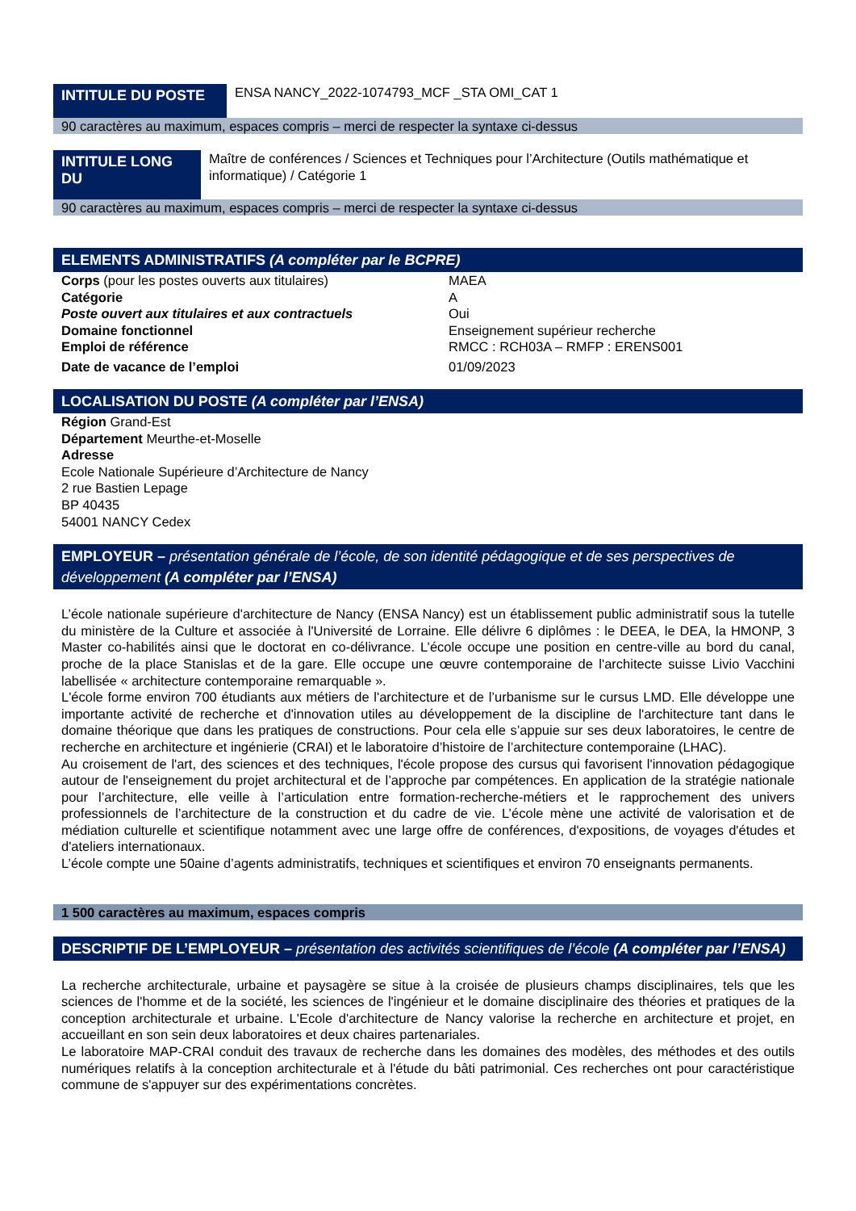INTITULE DU POSTE
ENSA NANCY_2022-1074793_MCF _STA OMI_CAT 1
90 caractères au maximum, espaces compris – merci de respecter la syntaxe ci-dessus
INTITULE LONG DU
Maître de conférences / Sciences et Techniques pour l’Architecture (Outils mathématique et informatique) / Catégorie 1
90 caractères au maximum, espaces compris – merci de respecter la syntaxe ci-dessus
ELEMENTS ADMINISTRATIFS (A compléter par le BCPRE)
| Corps (pour les postes ouverts aux titulaires) | MAEA |
| Catégorie | A |
| Poste ouvert aux titulaires et aux contractuels | Oui |
| Domaine fonctionnel | Enseignement supérieur recherche |
| Emploi de référence | RMCC : RCH03A – RMFP : ERENS001 |
| Date de vacance de l’emploi | 01/09/2023 |
LOCALISATION DU POSTE (A compléter par l’ENSA)
Région Grand-Est
Département Meurthe-et-Moselle
Adresse
Ecole Nationale Supérieure d’Architecture de Nancy
2 rue Bastien Lepage
BP 40435
54001 NANCY Cedex
EMPLOYEUR – présentation générale de l’école, de son identité pédagogique et de ses perspectives de développement (A compléter par l’ENSA)
L’école nationale supérieure d'architecture de Nancy (ENSA Nancy) est un établissement public administratif sous la tutelle du ministère de la Culture et associée à l'Université de Lorraine. Elle délivre 6 diplômes : le DEEA, le DEA, la HMONP, 3 Master co-habilités ainsi que le doctorat en co-délivrance. L’école occupe une position en centre-ville au bord du canal, proche de la place Stanislas et de la gare. Elle occupe une œuvre contemporaine de l'architecte suisse Livio Vacchini labellisée « architecture contemporaine remarquable ».
L'école forme environ 700 étudiants aux métiers de l'architecture et de l’urbanisme sur le cursus LMD. Elle développe une importante activité de recherche et d'innovation utiles au développement de la discipline de l'architecture tant dans le domaine théorique que dans les pratiques de constructions. Pour cela elle s’appuie sur ses deux laboratoires, le centre de recherche en architecture et ingénierie (CRAI) et le laboratoire d’histoire de l’architecture contemporaine (LHAC).
Au croisement de l'art, des sciences et des techniques, l'école propose des cursus qui favorisent l'innovation pédagogique autour de l'enseignement du projet architectural et de l’approche par compétences. En application de la stratégie nationale pour l’architecture, elle veille à l’articulation entre formation-recherche-métiers et le rapprochement des univers professionnels de l’architecture de la construction et du cadre de vie. L’école mène une activité de valorisation et de médiation culturelle et scientifique notamment avec une large offre de conférences, d'expositions, de voyages d'études et d'ateliers internationaux.
L’école compte une 50aine d’agents administratifs, techniques et scientifiques et environ 70 enseignants permanents.
1 500 caractères au maximum, espaces compris
DESCRIPTIF DE L’EMPLOYEUR – présentation des activités scientifiques de l’école (A compléter par l’ENSA)
La recherche architecturale, urbaine et paysagère se situe à la croisée de plusieurs champs disciplinaires, tels que les sciences de l'homme et de la société, les sciences de l'ingénieur et le domaine disciplinaire des théories et pratiques de la conception architecturale et urbaine. L'Ecole d'architecture de Nancy valorise la recherche en architecture et projet, en accueillant en son sein deux laboratoires et deux chaires partenariales.
Le laboratoire MAP-CRAI conduit des travaux de recherche dans les domaines des modèles, des méthodes et des outils numériques relatifs à la conception architecturale et à l'étude du bâti patrimonial. Ces recherches ont pour caractéristique commune de s'appuyer sur des expérimentations concrètes.